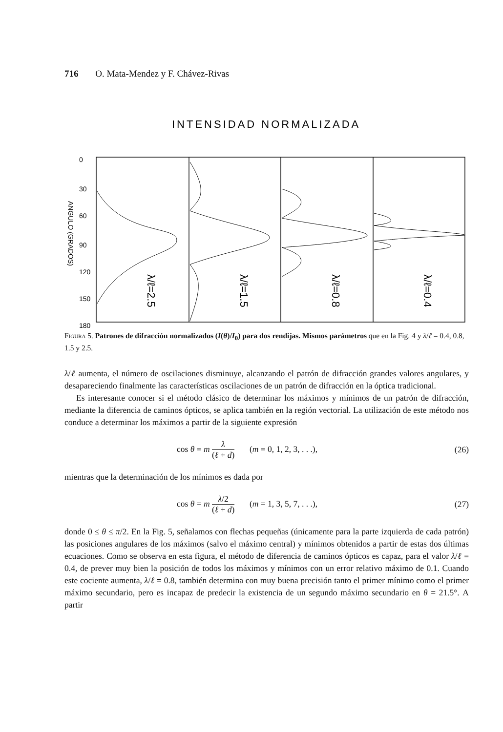716 O. Mata-Mendez y F. Chávez-Rivas
INTENSIDAD NORMALIZADA
λ/ℓ=2.5
λ/ℓ=1.5
λ/ℓ=0.8
λ/ℓ=0.4
0
30
60
90
120
150
180
ANGULO (GRADOS)
Figura 5. Patrones de difracción normalizados (I(θ)/I<sub>0</sub>) para dos rendijas. Mismos parámetros que en la Fig. 4 y λ/ℓ = 0.4, 0.8, 1.5 y 2.5.
λ/ℓ aumenta, el número de oscilaciones disminuye, alcanzando el patrón de difracción grandes valores angulares, y desapareciendo finalmente las características oscilaciones de un patrón de difracción en la óptica tradicional.
Es interesante conocer si el método clásico de determinar los máximos y mínimos de un patrón de difracción, mediante la diferencia de caminos ópticos, se aplica también en la región vectorial. La utilización de este método nos conduce a determinar los máximos a partir de la siguiente expresión
cos θ = m λ (ℓ + d) (m = 0, 1, 2, 3, . . .), (26)
mientras que la determinación de los mínimos es dada por
cos θ = m λ/2 (ℓ + d) (m = 1, 3, 5, 7, . . .), (27)
donde 0 ≤ θ ≤ π/2. En la Fig. 5, señalamos con flechas pequeñas (únicamente para la parte izquierda de cada patrón) las posiciones angulares de los máximos (salvo el máximo central) y mínimos obtenidos a partir de estas dos últimas ecuaciones. Como se observa en esta figura, el método de diferencia de caminos ópticos es capaz, para el valor λ/ℓ = 0.4, de prever muy bien la posición de todos los máximos y mínimos con un error relativo máximo de 0.1. Cuando este cociente aumenta, λ/ℓ = 0.8, también determina con muy buena precisión tanto el primer mínimo como el primer máximo secundario, pero es incapaz de predecir la existencia de un segundo máximo secundario en θ = 21.5°. A partir